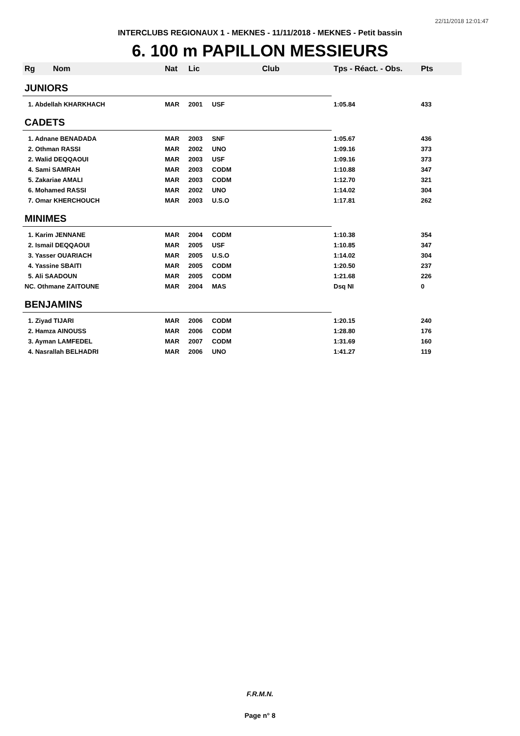22/11/2018 12:01:47
INTERCLUBS REGIONAUX 1 - MEKNES - 11/11/2018 - MEKNES - Petit bassin
6. 100 m PAPILLON MESSIEURS
| Rg | Nom | Nat | Lic | Club | Tps - Réact. - Obs. | Pts |
| --- | --- | --- | --- | --- | --- | --- |
| JUNIORS | | | | | | |
| 1. Abdellah KHARKHACH | | MAR | 2001 | USF | 1:05.84 | 433 |
| CADETS | | | | | | |
| 1. Adnane BENADADA | | MAR | 2003 | SNF | 1:05.67 | 436 |
| 2. Othman RASSI | | MAR | 2002 | UNO | 1:09.16 | 373 |
| 2. Walid DEQQAOUI | | MAR | 2003 | USF | 1:09.16 | 373 |
| 4. Sami SAMRAH | | MAR | 2003 | CODM | 1:10.88 | 347 |
| 5. Zakariae AMALI | | MAR | 2003 | CODM | 1:12.70 | 321 |
| 6. Mohamed RASSI | | MAR | 2002 | UNO | 1:14.02 | 304 |
| 7. Omar KHERCHOUCH | | MAR | 2003 | U.S.O | 1:17.81 | 262 |
| MINIMES | | | | | | |
| 1. Karim JENNANE | | MAR | 2004 | CODM | 1:10.38 | 354 |
| 2. Ismail DEQQAOUI | | MAR | 2005 | USF | 1:10.85 | 347 |
| 3. Yasser OUARIACH | | MAR | 2005 | U.S.O | 1:14.02 | 304 |
| 4. Yassine SBAITI | | MAR | 2005 | CODM | 1:20.50 | 237 |
| 5. Ali SAADOUN | | MAR | 2005 | CODM | 1:21.68 | 226 |
| NC. Othmane ZAITOUNE | | MAR | 2004 | MAS | Dsq NI | 0 |
| BENJAMINS | | | | | | |
| 1. Ziyad TIJARI | | MAR | 2006 | CODM | 1:20.15 | 240 |
| 2. Hamza AINOUSS | | MAR | 2006 | CODM | 1:28.80 | 176 |
| 3. Ayman LAMFEDEL | | MAR | 2007 | CODM | 1:31.69 | 160 |
| 4. Nasrallah BELHADRI | | MAR | 2006 | UNO | 1:41.27 | 119 |
F.R.M.N.
Page n° 8